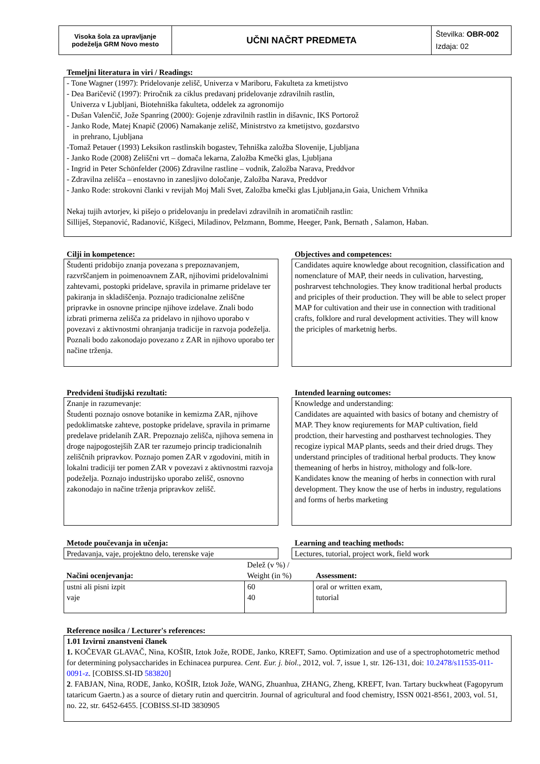| Visoka šola za upravljanje podeželja GRM Novo mesto | UČNI NAČRT PREDMETA | Številka: OBR-002 Izdaja: 02 |
Temeljni literatura in viri / Readings:
- Tone Wagner (1997): Pridelovanje zelišč, Univerza v Mariboru, Fakulteta za kmetijstvo
- Dea Baričevič (1997): Priročnik za ciklus predavanj pridelovanje zdravilnih rastlin,
Univerza v Ljubljani, Biotehniška fakulteta, oddelek za agronomijo
- Dušan Valenčič, Jože Spanring (2000): Gojenje zdravilnih rastlin in dišavnic, IKS Portorož
- Janko Rode, Matej Knapič (2006) Namakanje zelišč, Ministrstvo za kmetijstvo, gozdarstvo
in prehrano, Ljubljana
-Tomaž Petauer (1993) Leksikon rastlinskih bogastev, Tehniška založba Slovenije, Ljubljana
- Janko Rode (2008) Zeliščni vrt – domača lekarna, Založba Kmečki glas, Ljubljana
- Ingrid in Peter Schönfelder (2006) Zdravilne rastline – vodnik, Založba Narava, Preddvor
- Zdravilna zelišča – enostavno in zanesljivo določanje, Založba Narava, Preddvor
- Janko Rode: strokovni članki v revijah Moj Mali Svet, Založba kmečki glas Ljubljana,in Gaia, Unichem Vrhnika
Nekaj tujih avtorjev, ki pišejo o pridelovanju in predelavi zdravilnih in aromatičnih rastlin:
Silliješ, Stepanović, Radanović, Kišgeci, Miladinov, Pelzmann, Bomme, Heeger, Pank, Bernath , Salamon, Haban.
Cilji in kompetence:
Študenti pridobijo znanja povezana s prepoznavanjem, razvrščanjem in poimenoavnem ZAR, njihovimi pridelovalnimi zahtevami, postopki pridelave, spravila in primarne pridelave ter pakiranja in skladiščenja. Poznajo tradicionalne zeliščne pripravke in osnovne principe njihove izdelave. Znali bodo izbrati primerna zelišča za pridelavo in njihovo uporabo v povezavi z aktivnostmi ohranjanja tradicije in razvoja podeželja. Poznali bodo zakonodajo povezano z ZAR in njihovo uporabo ter načine trženja.
Objectives and competences:
Candidates aquire knowledge about recognition, classification and nomenclature of MAP, their needs in culivation, harvesting, poshrarvest tehchnologies. They know traditional herbal products and priciples of their production. They will be able to select proper MAP for cultivation and their use in connection with traditional crafts, folklore and rural development activities. They will know the priciples of marketnig herbs.
Predvideni študijski rezultati:
Znanje in razumevanje:
Študenti poznajo osnove botanike in kemizma ZAR, njihove pedoklimatske zahteve, postopke pridelave, spravila in primarne predelave pridelanih ZAR. Prepoznajo zelišča, njihova semena in droge najpogostejših ZAR ter razumejo princip tradicionalnih zeliščnih pripravkov. Poznajo pomen ZAR v zgodovini, mitih in lokalni tradiciji ter pomen ZAR v povezavi z aktivnostmi razvoja podeželja. Poznajo industrijsko uporabo zelišč, osnovno zakonodajo in načine trženja pripravkov zelišč.
Intended learning outcomes:
Knowledge and understanding:
Candidates are aquainted with basics of botany and chemistry of MAP. They know reqiurements for MAP cultivation, field prodction, their harvesting and postharvest technologies. They recogize iypical MAP plants, seeds and their dried drugs. They understand principles of traditional herbal products. They know themeaning of herbs in histroy, mithology and folk-lore. Kandidates know the meaning of herbs in connection with rural development. They know the use of herbs in industry, regulations and forms of herbs marketing
Metode poučevanja in učenja:
Predavanja, vaje, projektno delo, terenske vaje
Learning and teaching methods:
Lectures, tutorial, project work, field work
| Načini ocenjevanja: | Delež (v %) / Weight (in %) | Assessment: |
| ustni ali pisni izpit vaje | 60 40 | oral or written exam, tutorial |
Reference nosilca / Lecturer's references:
1.01 Izvirni znanstveni članek
1. KOČEVAR GLAVAČ, Nina, KOŠIR, Iztok Jože, RODE, Janko, KREFT, Samo. Optimization and use of a spectrophotometric method for determining polysaccharides in Echinacea purpurea. Cent. Eur. j. biol., 2012, vol. 7, issue 1, str. 126-131, doi: 10.2478/s11535-011-0091-z. [COBISS.SI-ID 583820]
2. FABJAN, Nina, RODE, Janko, KOŠIR, Iztok Jože, WANG, Zhuanhua, ZHANG, Zheng, KREFT, Ivan. Tartary buckwheat (Fagopyrum tataricum Gaertn.) as a source of dietary rutin and quercitrin. Journal of agricultural and food chemistry, ISSN 0021-8561, 2003, vol. 51, no. 22, str. 6452-6455. [COBISS.SI-ID 3830905